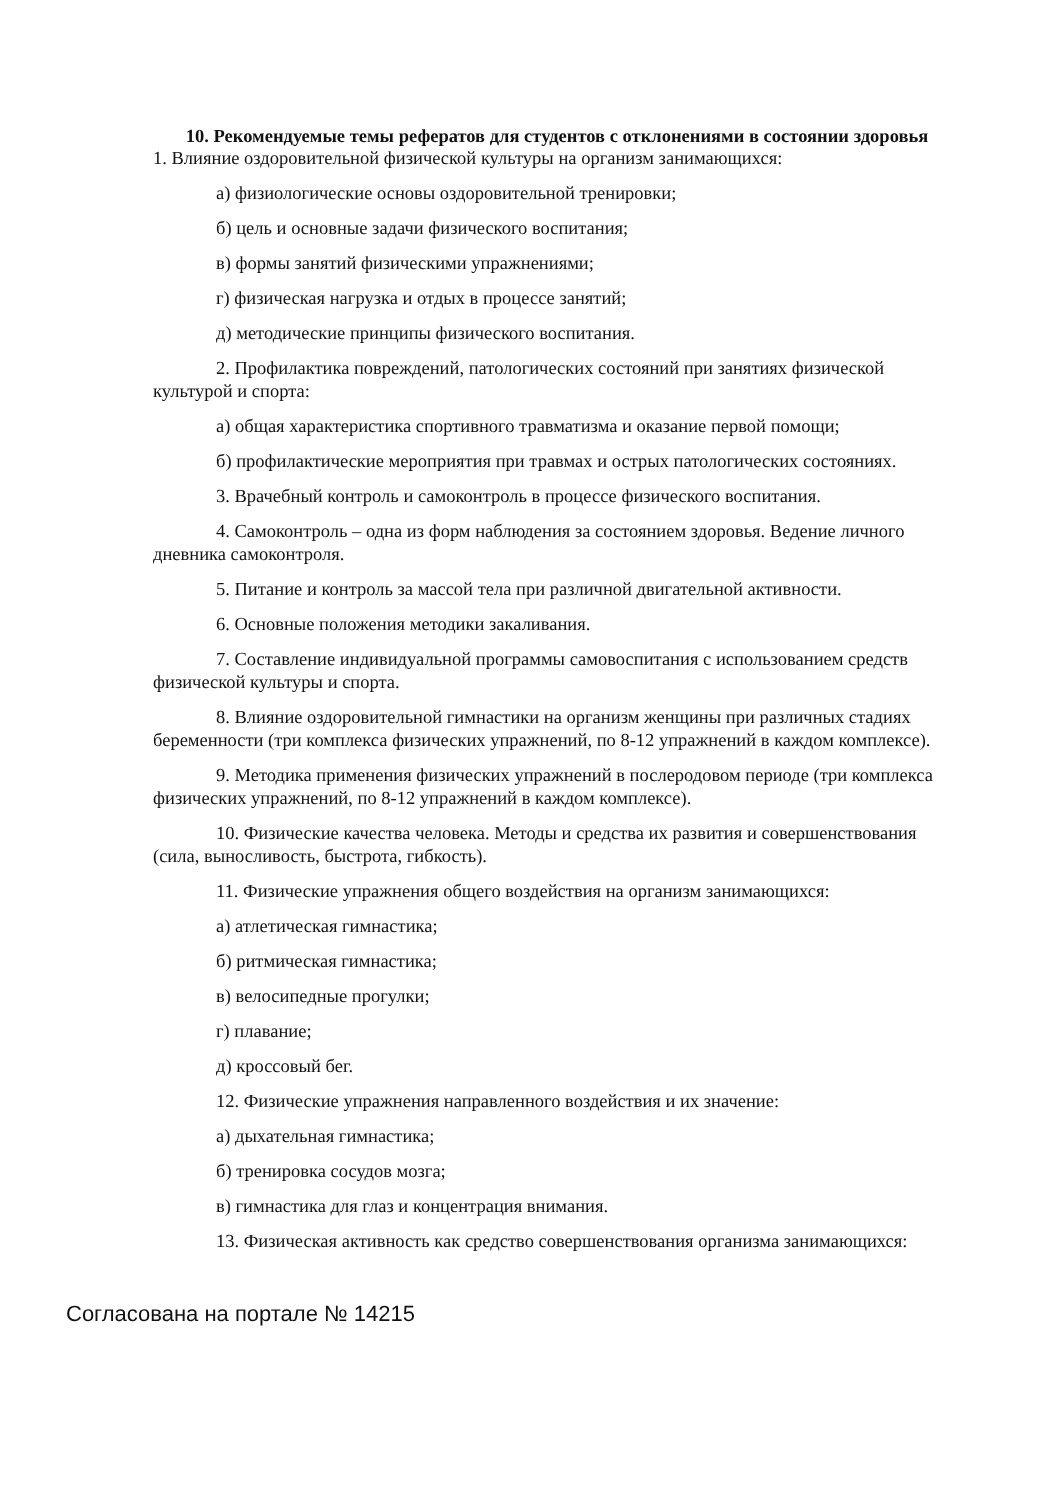10. Рекомендуемые темы рефератов для студентов с отклонениями в состоянии здоровья
1. Влияние оздоровительной физической культуры на организм занимающихся:
а) физиологические основы оздоровительной тренировки;
б) цель и основные задачи физического воспитания;
в) формы занятий физическими упражнениями;
г) физическая нагрузка и отдых в процессе занятий;
д) методические принципы физического воспитания.
2. Профилактика повреждений, патологических состояний при занятиях физической культурой и спорта:
а) общая характеристика спортивного травматизма и оказание первой помощи;
б) профилактические мероприятия при травмах и острых патологических состояниях.
3. Врачебный контроль и самоконтроль в процессе физического воспитания.
4. Самоконтроль – одна из форм наблюдения за состоянием здоровья. Ведение личного дневника самоконтроля.
5. Питание и контроль за массой тела при различной двигательной активности.
6. Основные положения методики закаливания.
7. Составление индивидуальной программы самовоспитания с использованием средств физической культуры и спорта.
8. Влияние оздоровительной гимнастики на организм женщины при различных стадиях беременности (три комплекса физических упражнений, по 8-12 упражнений в каждом комплексе).
9. Методика применения физических упражнений в послеродовом периоде (три комплекса физических упражнений, по 8-12 упражнений в каждом комплексе).
10. Физические качества человека. Методы и средства их развития и совершенствования (сила, выносливость, быстрота, гибкость).
11. Физические упражнения общего воздействия на организм занимающихся:
а) атлетическая гимнастика;
б) ритмическая гимнастика;
в) велосипедные прогулки;
г) плавание;
д) кроссовый бег.
12. Физические упражнения направленного воздействия и их значение:
а) дыхательная гимнастика;
б) тренировка сосудов мозга;
в) гимнастика для глаз и концентрация внимания.
13. Физическая активность как средство совершенствования организма занимающихся:
Согласована на портале № 14215